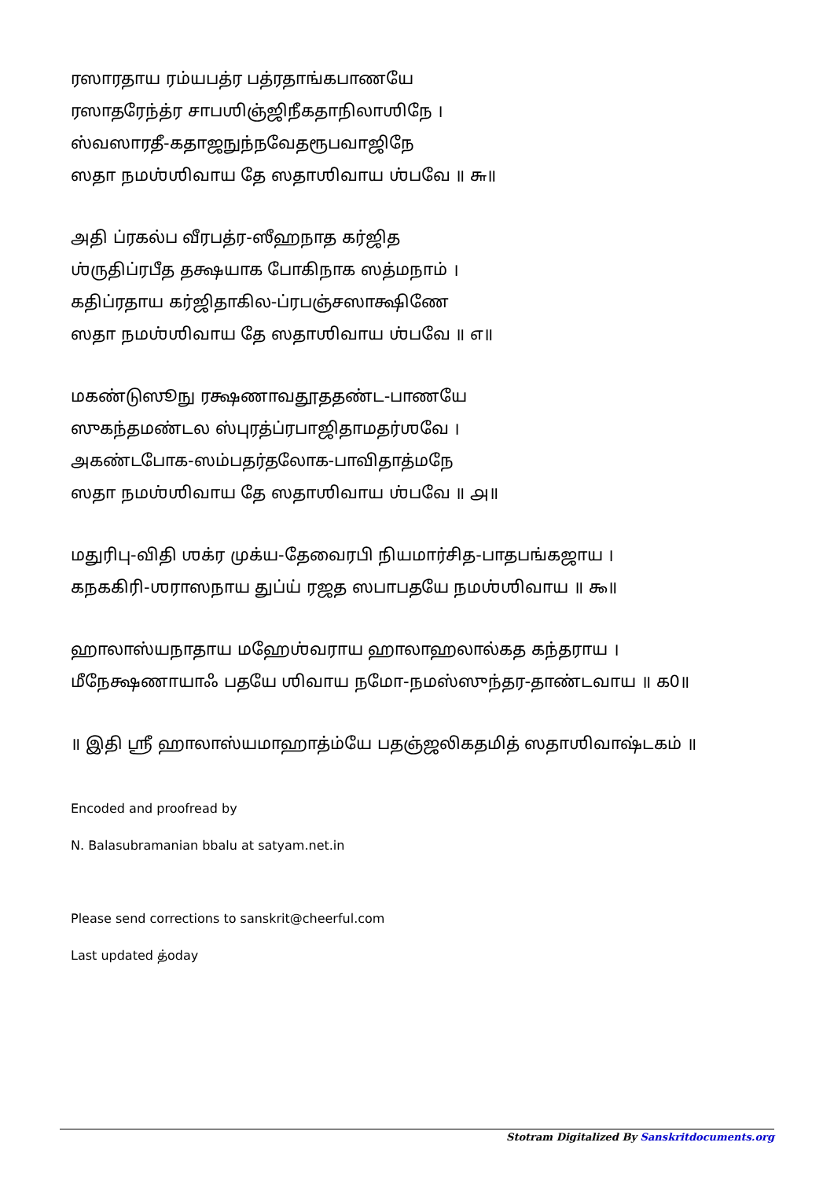ரஸாரதாய ரம்யபத்ர பத்ரதாங்கபாணயே
ரஸாதரேந்த்ர சாபஶிஞ்ஜிநீகதாநிலாஶிநே ।
ஸ்வஸாரதீ-கதாஜநுந்நவேதரூபவாஜிநே
ஸதா நமஶ்ஶிவாய தே ஸதாஶிவாய ஶ்பவே ॥ ௬॥
அதி ப்ரகல்ப வீரபத்ர-ஸீஹநாத கர்ஜித
ஶ்ருதிப்ரபீத தக்ஷயாக போகிநாக ஸத்மநாம் ।
கதிப்ரதாய கர்ஜிதாகில-ப்ரபஞ்சஸாக்ஷிணே
ஸதா நமஶ்ஶிவாய தே ஸதாஶிவாய ஶ்பவே ॥ ௭॥
மகண்டுஸூநு ரக்ஷணாவதூததண்ட-பாணயே
ஸுகந்தமண்டல ஸ்புரத்ப்ரபாஜிதாமதர்ஶவே ।
அகண்டபோக-ஸம்பதர்தலோக-பாவிதாத்மநே
ஸதா நமஶ்ஶிவாய தே ஸதாஶிவாய ஶ்பவே ॥ ௮॥
மதுரிபு-விதி ஶக்ர முக்ய-தேவைரபி நியமார்சித-பாதபங்கஜாய ।
கநககிரி-ஶராஸநாய துப்ய் ரஜத ஸபாபதயே நமஶ்ஶிவாய ॥ ௯॥
ஹாலாஸ்யநாதாய மஹேஶ்வராய ஹாலாஹலால்கத கந்தராய ।
மீநேக்ஷணாயாஃ பதயே ஶிவாய நமோ-நமஸ்ஸுந்தர-தாண்டவாய ॥ ௧0॥
॥ இதி ஶ்ரீ ஹாலாஸ்யமாஹாத்ம்யே பதஞ்ஜலிகதமித் ஸதாஶிவாஷ்டகம் ॥
Encoded and proofread by
N. Balasubramanian bbalu at satyam.net.in
Please send corrections to sanskrit@cheerful.com
Last updated த்oday
Stotram Digitalized By Sanskritdocuments.org